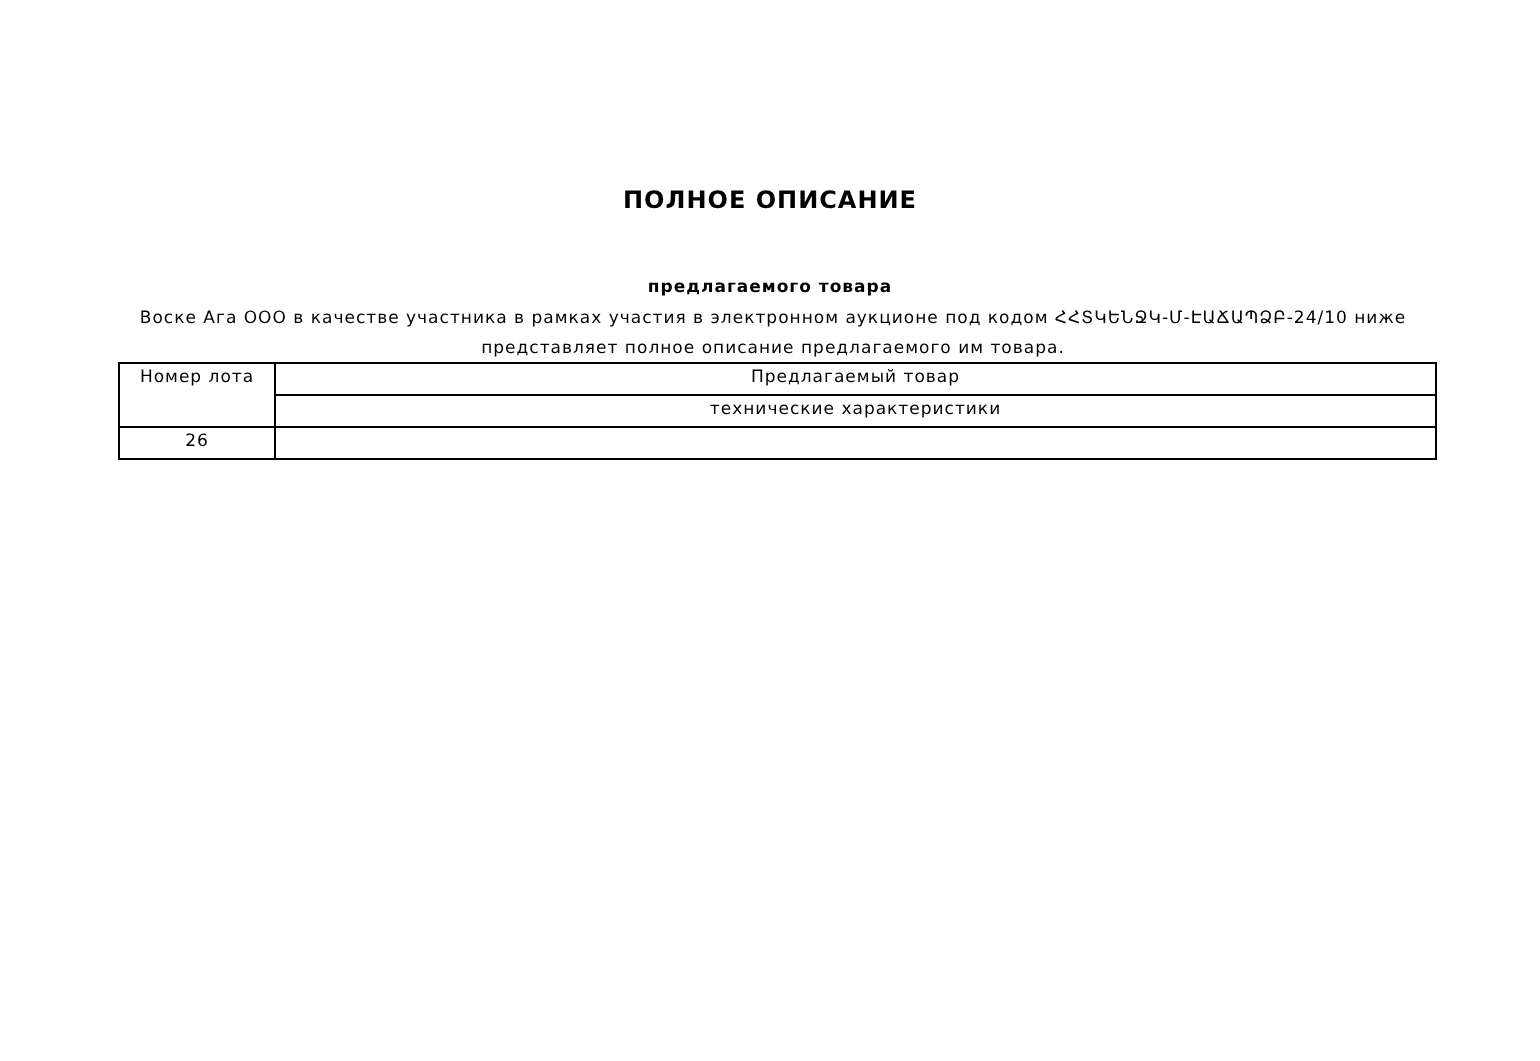ПОЛНОЕ ОПИСАНИЕ
предлагаемого товара
Воске Ага ООО в качестве участника в рамках участия в электронном аукционе под кодом ՀՀՏԿԵՆՋԿ-Մ-ԷԱՃԱՊՁԲ-24/10 ниже представляет полное описание предлагаемого им товара.
| Номер лота | Предлагаемый товар |
| | технические характеристики |
| 26 | |